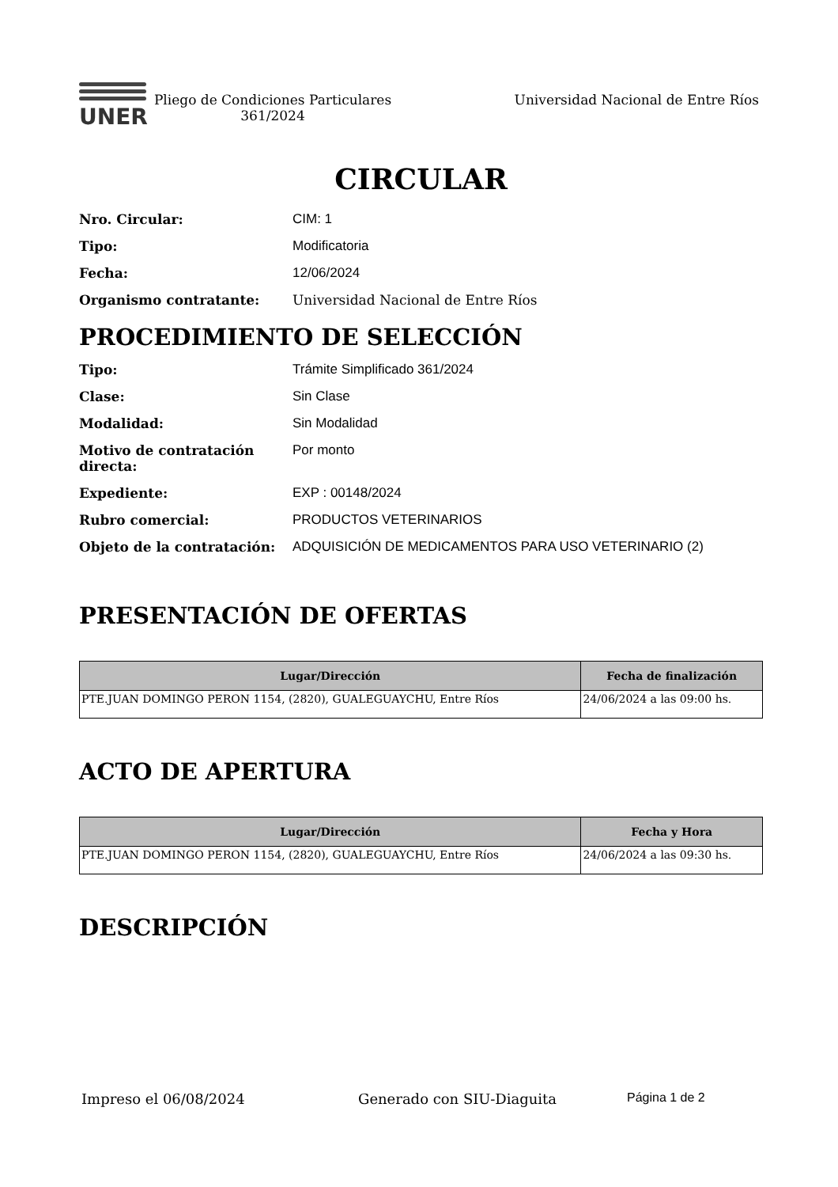UNER
Pliego de Condiciones Particulares 361/2024
Universidad Nacional de Entre Ríos
CIRCULAR
Nro. Circular: CIM: 1
Tipo: Modificatoria
Fecha: 12/06/2024
Organismo contratante: Universidad Nacional de Entre Ríos
PROCEDIMIENTO DE SELECCIÓN
Tipo: Trámite Simplificado 361/2024
Clase: Sin Clase
Modalidad: Sin Modalidad
Motivo de contratación directa: Por monto
Expediente: EXP : 00148/2024
Rubro comercial: PRODUCTOS VETERINARIOS
Objeto de la contratación: ADQUISICIÓN DE MEDICAMENTOS PARA USO VETERINARIO (2)
PRESENTACIÓN DE OFERTAS
| Lugar/Dirección | Fecha de finalización |
| --- | --- |
| PTE.JUAN DOMINGO PERON 1154, (2820), GUALEGUAYCHU, Entre Ríos | 24/06/2024 a las 09:00 hs. |
ACTO DE APERTURA
| Lugar/Dirección | Fecha y Hora |
| --- | --- |
| PTE.JUAN DOMINGO PERON 1154, (2820), GUALEGUAYCHU, Entre Ríos | 24/06/2024 a las 09:30 hs. |
DESCRIPCIÓN
Impreso el 06/08/2024 Generado con SIU-Diaguita Página 1 de 2